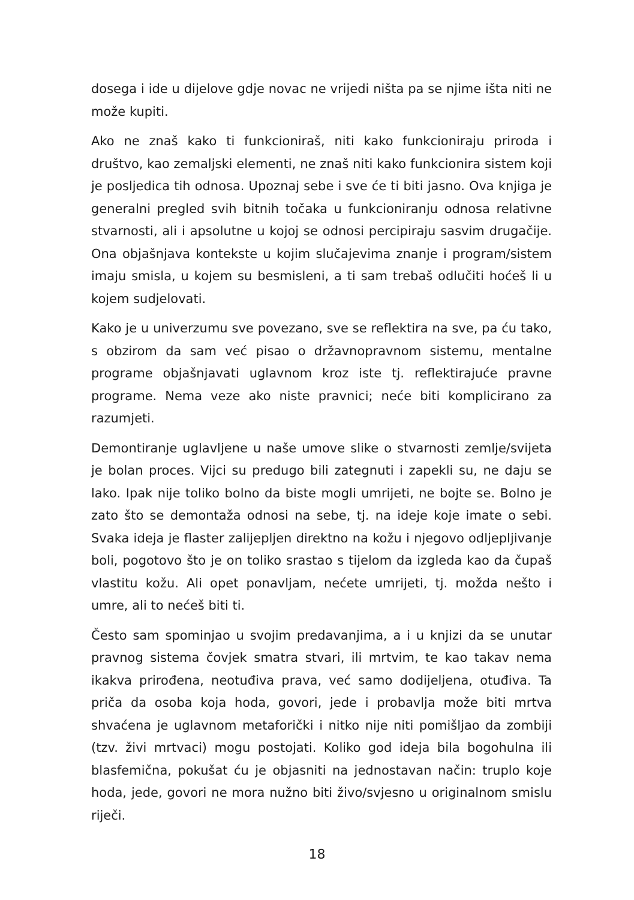dosega i ide u dijelove gdje novac ne vrijedi ništa pa se njime išta niti ne može kupiti.
Ako ne znaš kako ti funkcioniraš, niti kako funkcioniraju priroda i društvo, kao zemaljski elementi, ne znaš niti kako funkcionira sistem koji je posljedica tih odnosa. Upoznaj sebe i sve će ti biti jasno. Ova knjiga je generalni pregled svih bitnih točaka u funkcioniranju odnosa relativne stvarnosti, ali i apsolutne u kojoj se odnosi percipiraju sasvim drugačije. Ona objašnjava kontekste u kojim slučajevima znanje i program/sistem imaju smisla, u kojem su besmisleni, a ti sam trebaš odlučiti hoćeš li u kojem sudjelovati.
Kako je u univerzumu sve povezano, sve se reflektira na sve, pa ću tako, s obzirom da sam već pisao o državnopravnom sistemu, mentalne programe objašnjavati uglavnom kroz iste tj. reflektirajuće pravne programe. Nema veze ako niste pravnici; neće biti komplicirano za razumjeti.
Demontiranje uglavljene u naše umove slike o stvarnosti zemlje/svijeta je bolan proces. Vijci su predugo bili zategnuti i zapekli su, ne daju se lako. Ipak nije toliko bolno da biste mogli umrijeti, ne bojte se. Bolno je zato što se demontaža odnosi na sebe, tj. na ideje koje imate o sebi. Svaka ideja je flaster zalijepljen direktno na kožu i njegovo odljepljivanje boli, pogotovo što je on toliko srastao s tijelom da izgleda kao da čupaš vlastitu kožu. Ali opet ponavljam, nećete umrijeti, tj. možda nešto i umre, ali to nećeš biti ti.
Često sam spominjao u svojim predavanjima, a i u knjizi da se unutar pravnog sistema čovjek smatra stvari, ili mrtvim, te kao takav nema ikakva prirođena, neotuđiva prava, već samo dodijeljena, otuđiva. Ta priča da osoba koja hoda, govori, jede i probavlja može biti mrtva shvaćena je uglavnom metaforički i nitko nije niti pomišljao da zombiji (tzv. živi mrtvaci) mogu postojati. Koliko god ideja bila bogohulna ili blasfemična, pokušat ću je objasniti na jednostavan način: truplo koje hoda, jede, govori ne mora nužno biti živo/svjesno u originalnom smislu riječi.
18